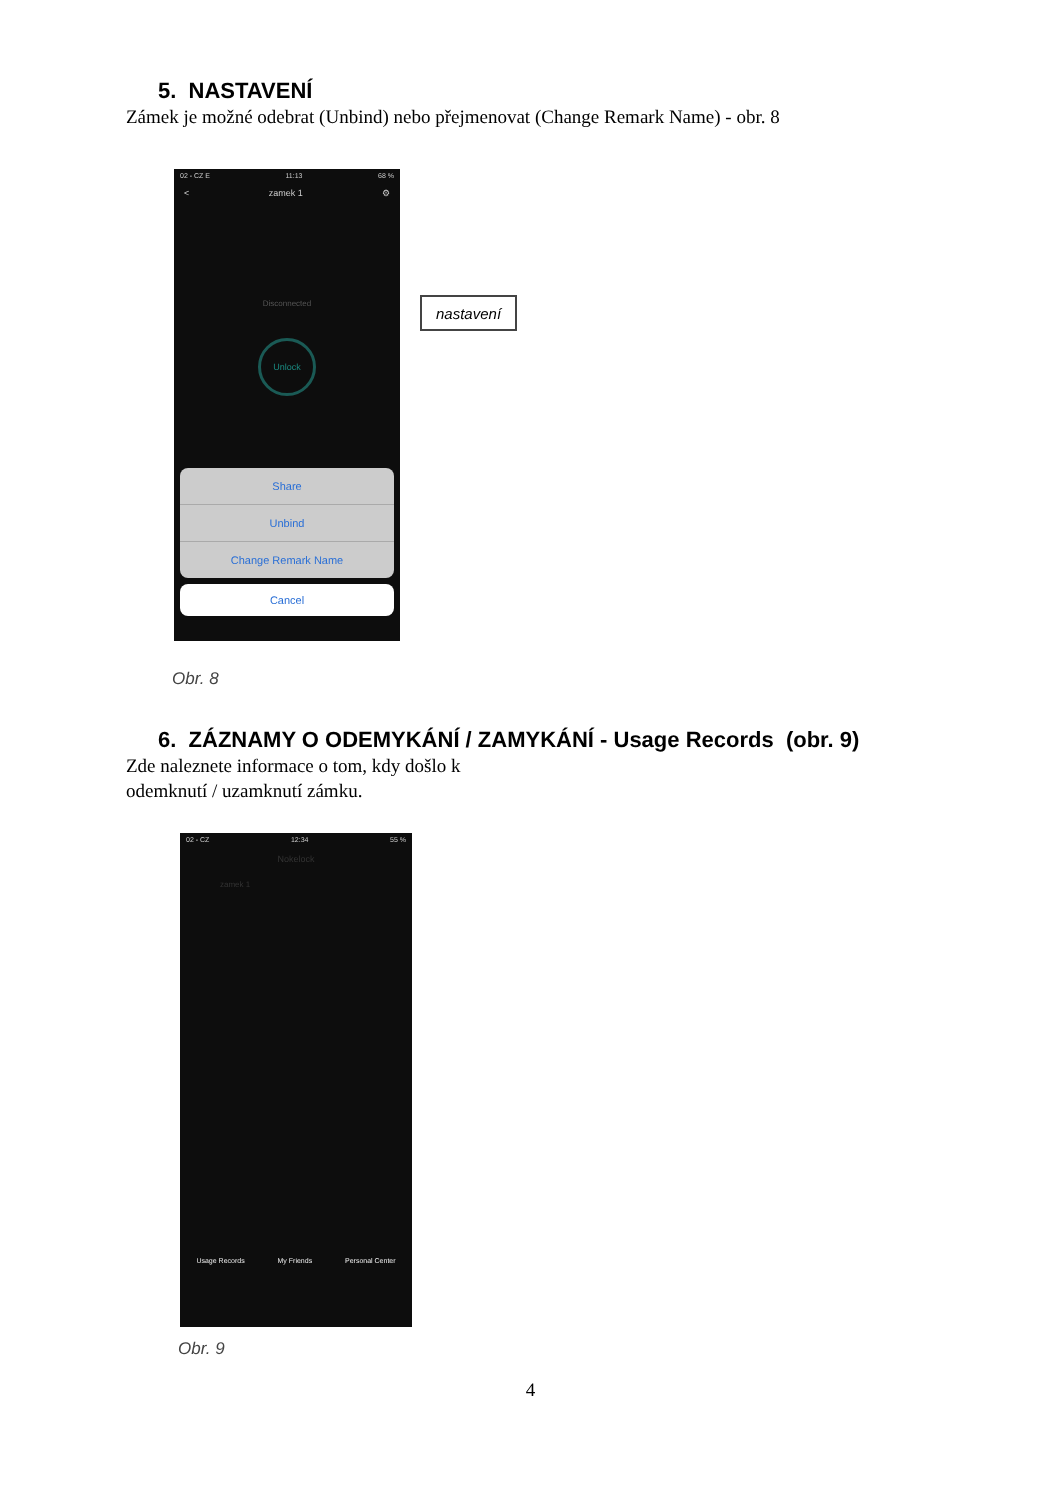5. NASTAVENÍ
Zámek je možné odebrat (Unbind) nebo přejmenovat (Change Remark Name) - obr. 8
02 - CZ E 11:13 68 %
< zamek 1 ⚙
Disconnected
Unlock
Share
Unbind
Change Remark Name
Cancel
nastavení
Obr. 8
6. ZÁZNAMY O ODEMYKÁNÍ / ZAMYKÁNÍ - Usage Records (obr. 9)
Zde naleznete informace o tom, kdy došlo k
odemknutí / uzamknutí zámku.
02 - CZ 12:34 55 %
Nokelock
zamek 1
Usage Records My Friends Personal Center
Obr. 9
4